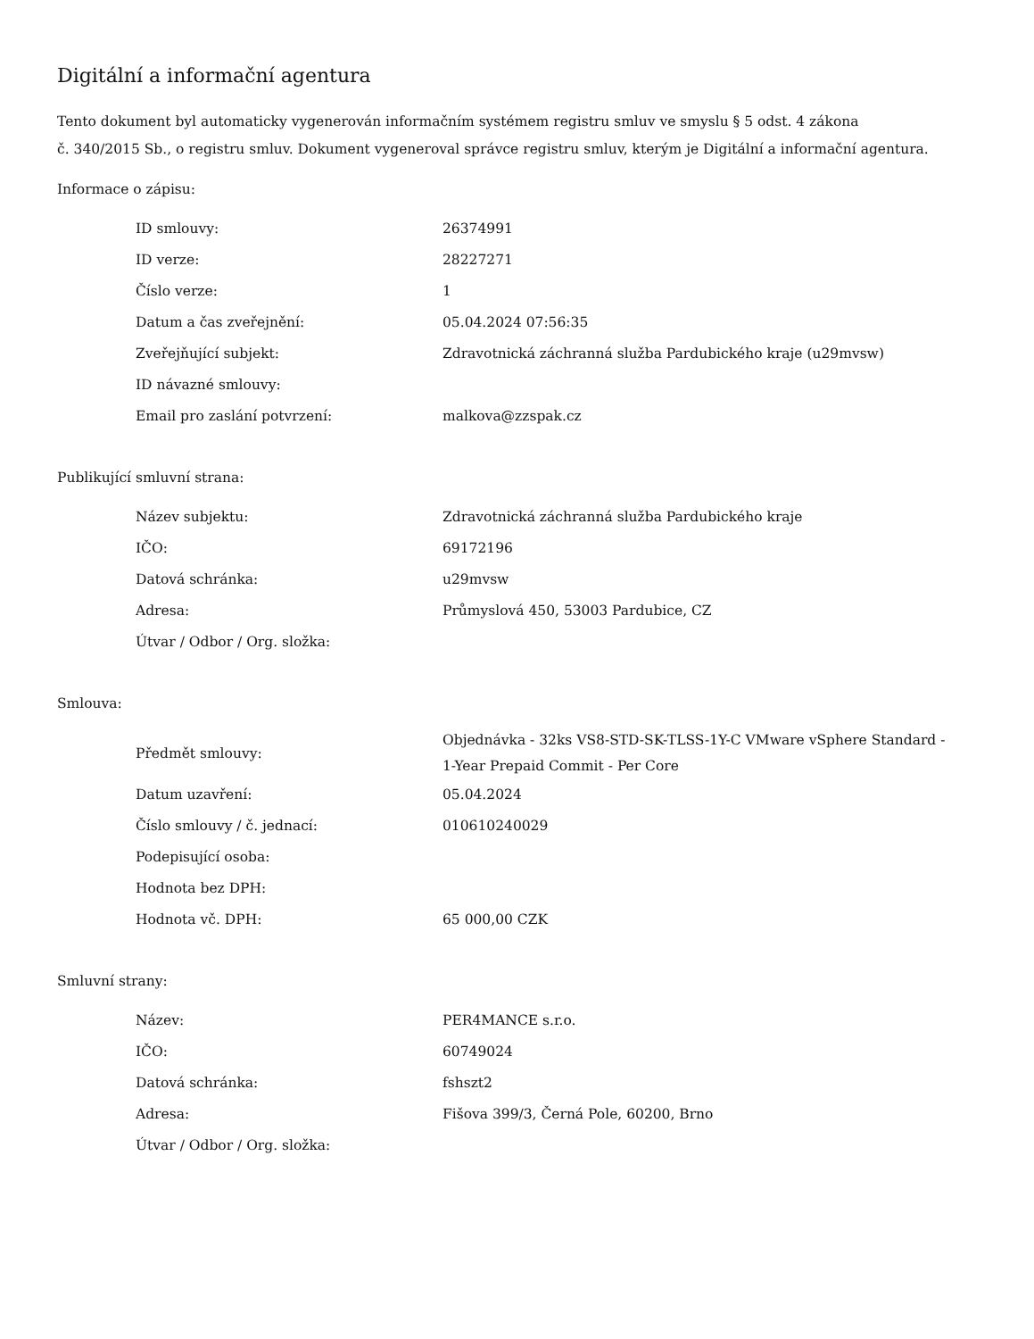Digitální a informační agentura
Tento dokument byl automaticky vygenerován informačním systémem registru smluv ve smyslu § 5 odst. 4 zákona
č. 340/2015 Sb., o registru smluv. Dokument vygeneroval správce registru smluv, kterým je Digitální a informační agentura.
Informace o zápisu:
| ID smlouvy: | 26374991 |
| ID verze: | 28227271 |
| Číslo verze: | 1 |
| Datum a čas zveřejnění: | 05.04.2024 07:56:35 |
| Zveřejňující subjekt: | Zdravotnická záchranná služba Pardubického kraje (u29mvsw) |
| ID návazné smlouvy: | |
| Email pro zaslání potvrzení: | malkova@zzspak.cz |
Publikující smluvní strana:
| Název subjektu: | Zdravotnická záchranná služba Pardubického kraje |
| IČO: | 69172196 |
| Datová schránka: | u29mvsw |
| Adresa: | Průmyslová 450, 53003 Pardubice, CZ |
| Útvar / Odbor / Org. složka: | |
Smlouva:
| Předmět smlouvy: | Objednávka - 32ks VS8-STD-SK-TLSS-1Y-C VMware vSphere Standard - 1-Year Prepaid Commit - Per Core |
| Datum uzavření: | 05.04.2024 |
| Číslo smlouvy / č. jednací: | 010610240029 |
| Podepisující osoba: | |
| Hodnota bez DPH: | |
| Hodnota vč. DPH: | 65 000,00 CZK |
Smluvní strany:
| Název: | PER4MANCE s.r.o. |
| IČO: | 60749024 |
| Datová schránka: | fshszt2 |
| Adresa: | Fišova 399/3, Černá Pole, 60200, Brno |
| Útvar / Odbor / Org. složka: | |